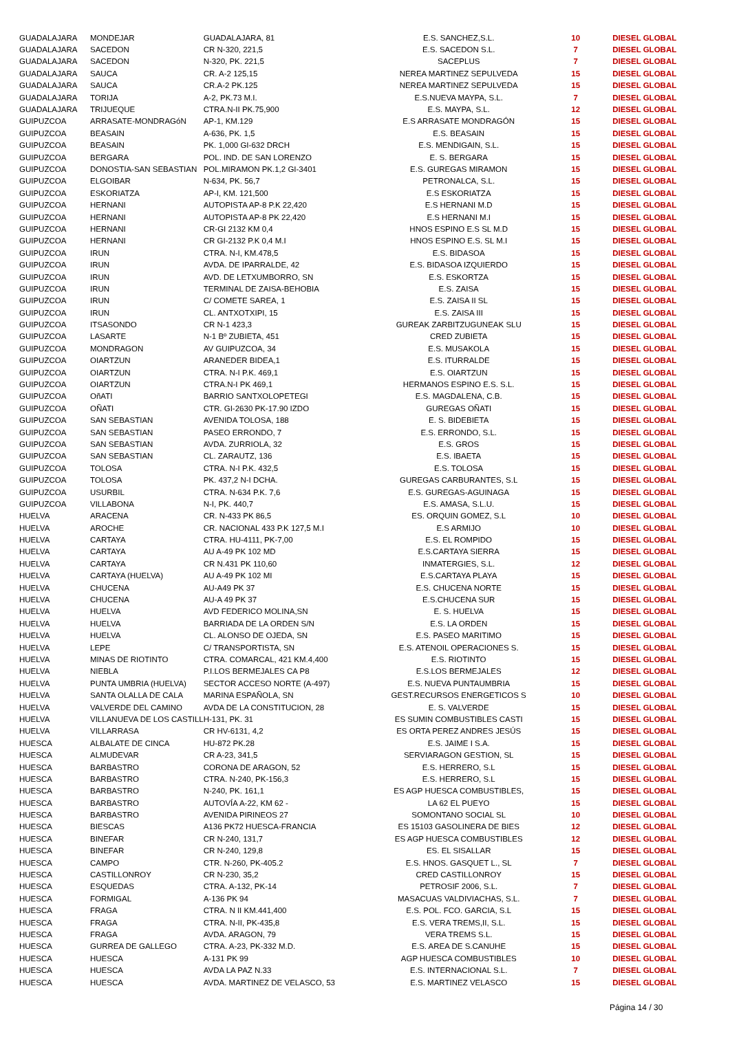| GUADALAJARA | MONDEJAR | GUADALAJARA, 81 | E.S. SANCHEZ,S.L. | 10 | DIESEL GLOBAL |
| GUADALAJARA | SACEDON | CR N-320, 221,5 | E.S. SACEDON S.L. | 7 | DIESEL GLOBAL |
| GUADALAJARA | SACEDON | N-320, PK. 221,5 | SACEPLUS | 7 | DIESEL GLOBAL |
| GUADALAJARA | SAUCA | CR. A-2 125,15 | NEREA MARTINEZ SEPULVEDA | 15 | DIESEL GLOBAL |
| GUADALAJARA | SAUCA | CR.A-2 PK.125 | NEREA MARTINEZ SEPULVEDA | 15 | DIESEL GLOBAL |
| GUADALAJARA | TORIJA | A-2, PK.73 M.I. | E.S.NUEVA MAYPA, S.L. | 7 | DIESEL GLOBAL |
| GUADALAJARA | TRIJUEQUE | CTRA.N-II PK.75,900 | E.S. MAYPA, S.L. | 12 | DIESEL GLOBAL |
| GUIPUZCOA | ARRASATE-MONDRAGóN | AP-1, KM.129 | E.S ARRASATE MONDRAGÓN | 15 | DIESEL GLOBAL |
| GUIPUZCOA | BEASAIN | A-636, PK. 1,5 | E.S. BEASAIN | 15 | DIESEL GLOBAL |
| GUIPUZCOA | BEASAIN | PK. 1,000 GI-632 DRCH | E.S. MENDIGAIN, S.L. | 15 | DIESEL GLOBAL |
| GUIPUZCOA | BERGARA | POL. IND. DE SAN LORENZO | E. S. BERGARA | 15 | DIESEL GLOBAL |
| GUIPUZCOA | DONOSTIA-SAN SEBASTIAN | POL.MIRAMON PK.1,2 GI-3401 | E.S. GUREGAS MIRAMON | 15 | DIESEL GLOBAL |
| GUIPUZCOA | ELGOIBAR | N-634, PK. 56,7 | PETRONALCA, S.L. | 15 | DIESEL GLOBAL |
| GUIPUZCOA | ESKORIATZA | AP-I, KM. 121,500 | E.S ESKORIATZA | 15 | DIESEL GLOBAL |
| GUIPUZCOA | HERNANI | AUTOPISTA AP-8 P.K 22,420 | E.S HERNANI M.D | 15 | DIESEL GLOBAL |
| GUIPUZCOA | HERNANI | AUTOPISTA AP-8 PK 22,420 | E.S HERNANI M.I | 15 | DIESEL GLOBAL |
| GUIPUZCOA | HERNANI | CR-GI 2132 KM 0,4 | HNOS ESPINO E.S SL M.D | 15 | DIESEL GLOBAL |
| GUIPUZCOA | HERNANI | CR GI-2132 P.K 0,4 M.I | HNOS ESPINO E.S. SL M.I | 15 | DIESEL GLOBAL |
| GUIPUZCOA | IRUN | CTRA. N-I, KM.478,5 | E.S. BIDASOA | 15 | DIESEL GLOBAL |
| GUIPUZCOA | IRUN | AVDA. DE IPARRALDE, 42 | E.S. BIDASOA IZQUIERDO | 15 | DIESEL GLOBAL |
| GUIPUZCOA | IRUN | AVD. DE LETXUMBORRO, SN | E.S. ESKORTZA | 15 | DIESEL GLOBAL |
| GUIPUZCOA | IRUN | TERMINAL DE ZAISA-BEHOBIA | E.S. ZAISA | 15 | DIESEL GLOBAL |
| GUIPUZCOA | IRUN | C/ COMETE SAREA, 1 | E.S. ZAISA II SL | 15 | DIESEL GLOBAL |
| GUIPUZCOA | IRUN | CL. ANTXOTXIPI, 15 | E.S. ZAISA III | 15 | DIESEL GLOBAL |
| GUIPUZCOA | ITSASONDO | CR N-1 423,3 | GUREAK ZARBITZUGUNEAK SLU | 15 | DIESEL GLOBAL |
| GUIPUZCOA | LASARTE | N-1 Bº ZUBIETA, 451 | CRED ZUBIETA | 15 | DIESEL GLOBAL |
| GUIPUZCOA | MONDRAGON | AV GUIPUZCOA, 34 | E.S. MUSAKOLA | 15 | DIESEL GLOBAL |
| GUIPUZCOA | OIARTZUN | ARANEDER BIDEA,1 | E.S. ITURRALDE | 15 | DIESEL GLOBAL |
| GUIPUZCOA | OIARTZUN | CTRA. N-I P.K. 469,1 | E.S. OIARTZUN | 15 | DIESEL GLOBAL |
| GUIPUZCOA | OIARTZUN | CTRA.N-I PK 469,1 | HERMANOS ESPINO E.S. S.L. | 15 | DIESEL GLOBAL |
| GUIPUZCOA | OñATI | BARRIO SANTXOLOPETEGI | E.S. MAGDALENA, C.B. | 15 | DIESEL GLOBAL |
| GUIPUZCOA | OÑATI | CTR. GI-2630 PK-17.90 IZDO | GUREGAS OÑATI | 15 | DIESEL GLOBAL |
| GUIPUZCOA | SAN SEBASTIAN | AVENIDA TOLOSA, 188 | E. S. BIDEBIETA | 15 | DIESEL GLOBAL |
| GUIPUZCOA | SAN SEBASTIAN | PASEO ERRONDO, 7 | E.S. ERRONDO, S.L. | 15 | DIESEL GLOBAL |
| GUIPUZCOA | SAN SEBASTIAN | AVDA. ZURRIOLA, 32 | E.S. GROS | 15 | DIESEL GLOBAL |
| GUIPUZCOA | SAN SEBASTIAN | CL. ZARAUTZ, 136 | E.S. IBAETA | 15 | DIESEL GLOBAL |
| GUIPUZCOA | TOLOSA | CTRA. N-I P.K. 432,5 | E.S. TOLOSA | 15 | DIESEL GLOBAL |
| GUIPUZCOA | TOLOSA | PK. 437,2 N-I DCHA. | GUREGAS CARBURANTES, S.L | 15 | DIESEL GLOBAL |
| GUIPUZCOA | USURBIL | CTRA. N-634 P.K. 7,6 | E.S. GUREGAS-AGUINAGA | 15 | DIESEL GLOBAL |
| GUIPUZCOA | VILLABONA | N-I, PK. 440,7 | E.S. AMASA, S.L.U. | 15 | DIESEL GLOBAL |
| HUELVA | ARACENA | CR. N-433 PK 86,5 | ES. ORQUIN GOMEZ, S.L | 10 | DIESEL GLOBAL |
| HUELVA | AROCHE | CR. NACIONAL 433 P.K 127,5 M.I | E.S ARMIJO | 10 | DIESEL GLOBAL |
| HUELVA | CARTAYA | CTRA. HU-4111, PK-7,00 | E.S. EL ROMPIDO | 15 | DIESEL GLOBAL |
| HUELVA | CARTAYA | AU A-49 PK 102 MD | E.S.CARTAYA SIERRA | 15 | DIESEL GLOBAL |
| HUELVA | CARTAYA | CR N.431 PK 110,60 | INMATERGIES, S.L. | 12 | DIESEL GLOBAL |
| HUELVA | CARTAYA (HUELVA) | AU A-49 PK 102 MI | E.S.CARTAYA PLAYA | 15 | DIESEL GLOBAL |
| HUELVA | CHUCENA | AU-A49 PK 37 | E.S. CHUCENA NORTE | 15 | DIESEL GLOBAL |
| HUELVA | CHUCENA | AU-A 49 PK 37 | E.S.CHUCENA SUR | 15 | DIESEL GLOBAL |
| HUELVA | HUELVA | AVD FEDERICO MOLINA,SN | E. S. HUELVA | 15 | DIESEL GLOBAL |
| HUELVA | HUELVA | BARRIADA DE LA ORDEN S/N | E.S. LA ORDEN | 15 | DIESEL GLOBAL |
| HUELVA | HUELVA | CL. ALONSO DE OJEDA, SN | E.S. PASEO MARITIMO | 15 | DIESEL GLOBAL |
| HUELVA | LEPE | C/ TRANSPORTISTA, SN | E.S. ATENOIL OPERACIONES S. | 15 | DIESEL GLOBAL |
| HUELVA | MINAS DE RIOTINTO | CTRA. COMARCAL, 421 KM.4,400 | E.S. RIOTINTO | 15 | DIESEL GLOBAL |
| HUELVA | NIEBLA | P.I.LOS BERMEJALES CA P8 | E.S.LOS BERMEJALES | 12 | DIESEL GLOBAL |
| HUELVA | PUNTA UMBRIA (HUELVA) | SECTOR ACCESO NORTE (A-497) | E.S. NUEVA PUNTAUMBRIA | 15 | DIESEL GLOBAL |
| HUELVA | SANTA OLALLA DE CALA | MARINA ESPAÑOLA, SN | GEST.RECURSOS ENERGETICOS S | 10 | DIESEL GLOBAL |
| HUELVA | VALVERDE DEL CAMINO | AVDA DE LA CONSTITUCION, 28 | E. S. VALVERDE | 15 | DIESEL GLOBAL |
| HUELVA | VILLANUEVA DE LOS CASTILL | H-131, PK. 31 | ES SUMIN COMBUSTIBLES CASTI | 15 | DIESEL GLOBAL |
| HUELVA | VILLARRASA | CR HV-6131, 4,2 | ES ORTA PEREZ ANDRES JESÚS | 15 | DIESEL GLOBAL |
| HUESCA | ALBALATE DE CINCA | HU-872 PK.28 | E.S. JAIME I S.A. | 15 | DIESEL GLOBAL |
| HUESCA | ALMUDEVAR | CR A-23, 341,5 | SERVIARAGON GESTION, SL | 15 | DIESEL GLOBAL |
| HUESCA | BARBASTRO | CORONA DE ARAGON, 52 | E.S. HERRERO, S.L | 15 | DIESEL GLOBAL |
| HUESCA | BARBASTRO | CTRA. N-240, PK-156,3 | E.S. HERRERO, S.L | 15 | DIESEL GLOBAL |
| HUESCA | BARBASTRO | N-240, PK. 161,1 | ES AGP HUESCA COMBUSTIBLES, | 15 | DIESEL GLOBAL |
| HUESCA | BARBASTRO | AUTOVÍA A-22, KM 62 - | LA 62 EL PUEYO | 15 | DIESEL GLOBAL |
| HUESCA | BARBASTRO | AVENIDA PIRINEOS 27 | SOMONTANO SOCIAL SL | 10 | DIESEL GLOBAL |
| HUESCA | BIESCAS | A136 PK72 HUESCA-FRANCIA | ES 15103 GASOLINERA DE BIES | 12 | DIESEL GLOBAL |
| HUESCA | BINEFAR | CR N-240, 131,7 | ES AGP HUESCA COMBUSTIBLES | 12 | DIESEL GLOBAL |
| HUESCA | BINEFAR | CR N-240, 129,8 | ES. EL SISALLAR | 15 | DIESEL GLOBAL |
| HUESCA | CAMPO | CTR. N-260, PK-405.2 | E.S. HNOS. GASQUET L., SL | 7 | DIESEL GLOBAL |
| HUESCA | CASTILLONROY | CR N-230, 35,2 | CRED CASTILLONROY | 15 | DIESEL GLOBAL |
| HUESCA | ESQUEDAS | CTRA. A-132, PK-14 | PETROSIF 2006, S.L. | 7 | DIESEL GLOBAL |
| HUESCA | FORMIGAL | A-136 PK 94 | MASACUAS VALDIVIACHAS, S.L. | 7 | DIESEL GLOBAL |
| HUESCA | FRAGA | CTRA. N II KM.441,400 | E.S. POL. FCO. GARCIA, S.L | 15 | DIESEL GLOBAL |
| HUESCA | FRAGA | CTRA. N-II, PK-435,8 | E.S. VERA TREMS,II, S.L. | 15 | DIESEL GLOBAL |
| HUESCA | FRAGA | AVDA. ARAGON, 79 | VERA TREMS S.L. | 15 | DIESEL GLOBAL |
| HUESCA | GURREA DE GALLEGO | CTRA. A-23, PK-332 M.D. | E.S. AREA DE S.CANUHE | 15 | DIESEL GLOBAL |
| HUESCA | HUESCA | A-131 PK 99 | AGP HUESCA COMBUSTIBLES | 10 | DIESEL GLOBAL |
| HUESCA | HUESCA | AVDA LA PAZ N.33 | E.S. INTERNACIONAL S.L. | 7 | DIESEL GLOBAL |
| HUESCA | HUESCA | AVDA. MARTINEZ DE VELASCO, 53 | E.S. MARTINEZ VELASCO | 15 | DIESEL GLOBAL |
Página 14 / 30